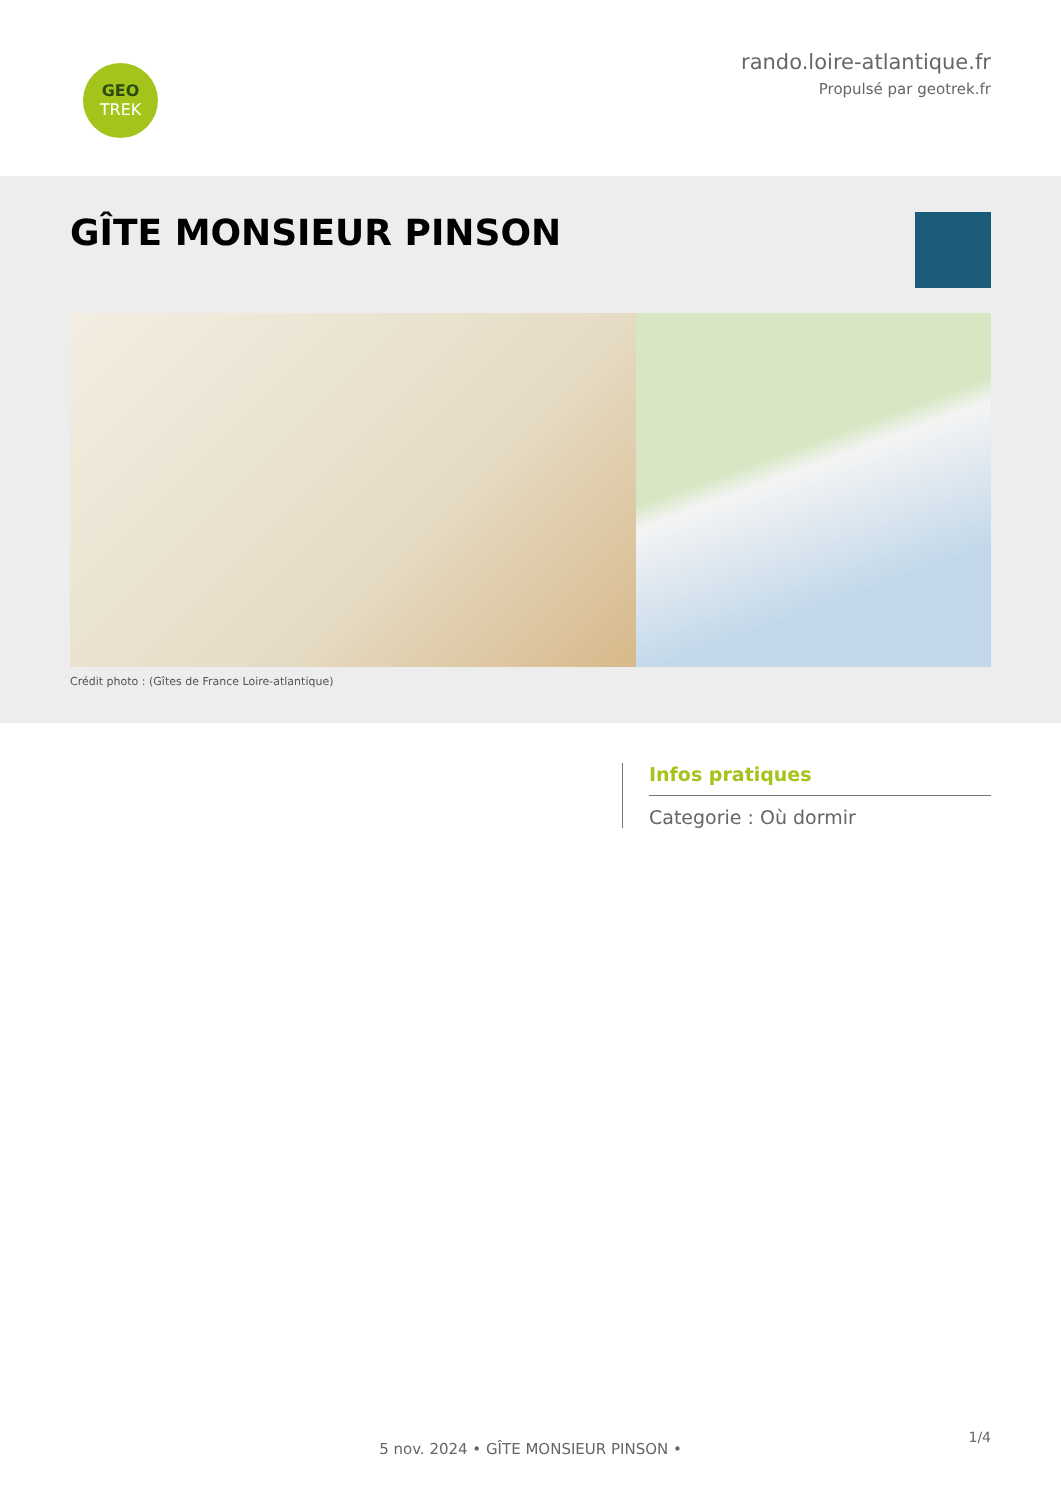GEO
TREK
rando.loire-atlantique.fr
Propulsé par geotrek.fr
GÎTE MONSIEUR PINSON
Crédit photo : (Gîtes de France Loire-atlantique)
Infos pratiques
Categorie : Où dormir
1/4
5 nov. 2024 • GÎTE MONSIEUR PINSON •